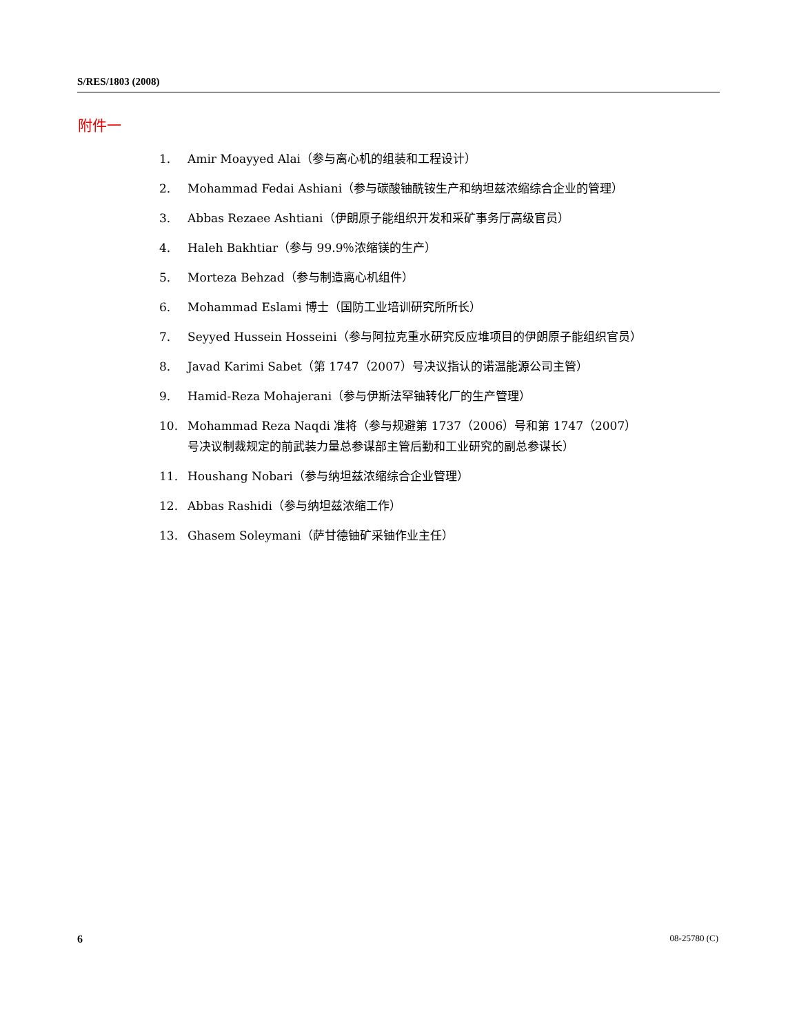S/RES/1803 (2008)
附件一
1. Amir Moayyed Alai（参与离心机的组装和工程设计）
2. Mohammad Fedai Ashiani（参与碳酸铀酰铵生产和纳坦兹浓缩综合企业的管理）
3. Abbas Rezaee Ashtiani（伊朗原子能组织开发和采矿事务厅高级官员）
4. Haleh Bakhtiar（参与 99.9％浓缩镁的生产）
5. Morteza Behzad（参与制造离心机组件）
6. Mohammad Eslami 博士（国防工业培训研究所所长）
7. Seyyed Hussein Hosseini（参与阿拉克重水研究反应堆项目的伊朗原子能组织官员）
8. Javad Karimi Sabet（第 1747（2007）号决议指认的诺温能源公司主管）
9. Hamid-Reza Mohajerani（参与伊斯法罕铀转化厂的生产管理）
10. Mohammad Reza Naqdi 准将（参与规避第 1737（2006）号和第 1747（2007）号决议制裁规定的前武装力量总参谋部主管后勤和工业研究的副总参谋长）
11. Houshang Nobari（参与纳坦兹浓缩综合企业管理）
12. Abbas Rashidi（参与纳坦兹浓缩工作）
13. Ghasem Soleymani（萨甘德铀矿采铀作业主任）
6 08-25780 (C)